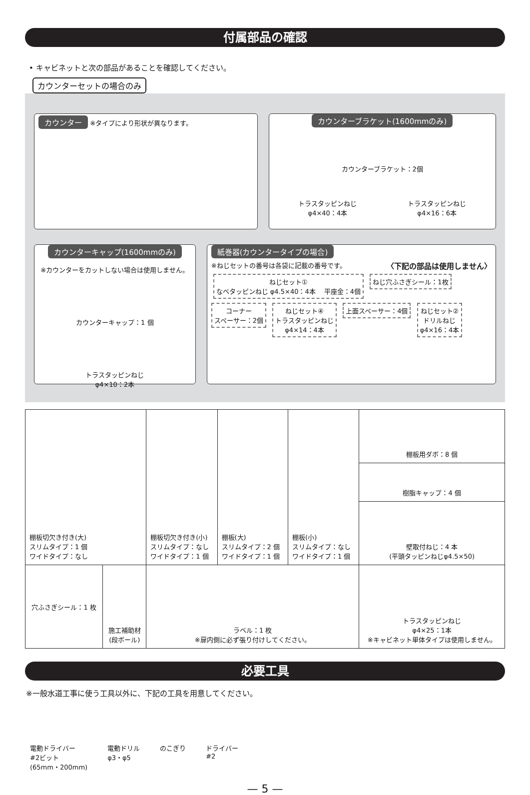付属部品の確認
• キャビネットと次の部品があることを確認してください。
カウンターセットの場合のみ
カウンター ※タイプにより形状が異なります。
カウンターブラケット(1600mmのみ)
カウンターブラケット：2個
トラスタッピンねじ
φ4×40：4本
トラスタッピンねじ
φ4×16：6本
カウンターキャップ(1600mmのみ)
※カウンターをカットしない場合は使用しません。
カウンターキャップ：1 個
トラスタッピンねじ
φ4×10：2本
紙巻器(カウンタータイプの場合)
※ねじセットの番号は各袋に記載の番号です。 〈下記の部品は使用しません〉
ねじセット①
なベタッピンねじ φ4.5×40：4本 　平座金：4個
ねじ穴ふさぎシール：1枚
コーナー
スペーサー：2個
ねじセット④
トラスタッピンねじ
φ4×14：4本
上面スペーサー：4個
ねじセット②
ドリルねじ
φ4×16：4本
| 棚板切欠き付き(大) スリムタイプ：1 個 ワイドタイプ：なし | | | 棚板切欠き付き(小) スリムタイプ：なし ワイドタイプ：1 個 | 棚板(大) スリムタイプ：2 個 ワイドタイプ：1 個 | 棚板(小) スリムタイプ：なし ワイドタイプ：1 個 | 棚板用ダボ：8 個 |
| | | | | | | 樹脂キャップ：4 個 |
| | | | | | | 壁取付ねじ：4 本 (平頭タッピンねじφ4.5×50) |
| 穴ふさぎシール：1 枚 | 施工補助材 (段ボール) | ラベル：1 枚 ※扉内側に必ず張り付けしてください。 | | | トラスタッピンねじ φ4×25：1本 ※キャビネット単体タイプは使用しません。 | |
必要工具
※一般水道工事に使う工具以外に、下記の工具を用意してください。
電動ドライバー
#2ビット
(65mm・200mm)
電動ドリル
φ3・φ5
のこぎり ドライバー
#2
— 5 —